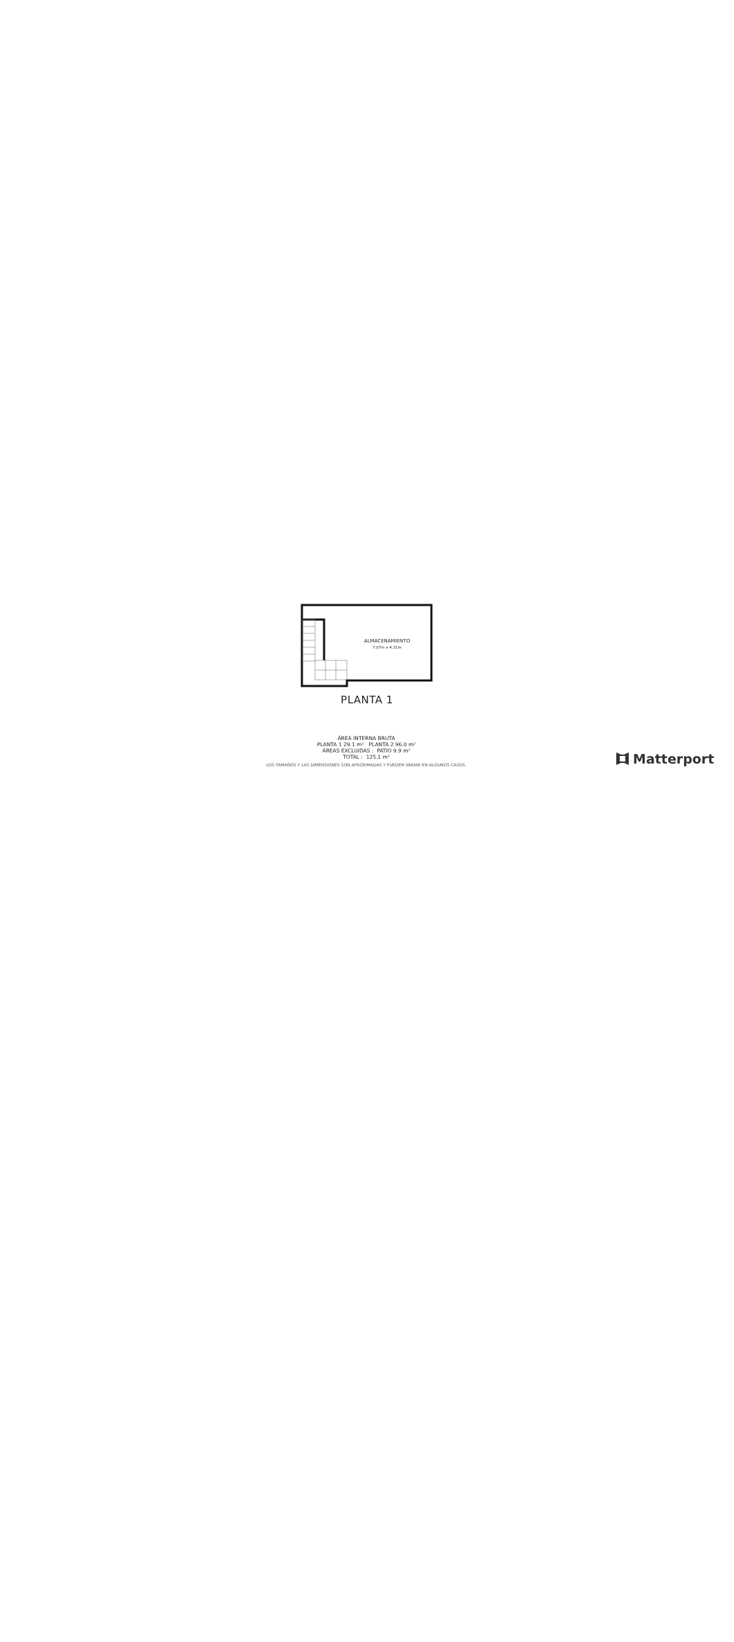ALMACENAMIENTO
7.07m x 4.31m
PLANTA 1
ÁREA INTERNA BRUTA
PLANTA 1 29.1 m² PLANTA 2 96.0 m²
ÁREAS EXCLUIDAS : PATIO 9.9 m²
TOTAL : 125.1 m²
LOS TAMAÑOS Y LAS DIMENSIONES SON APROXIMADAS Y PUEDEN VARIAR EN ALGUNOS CASOS.
Matterport